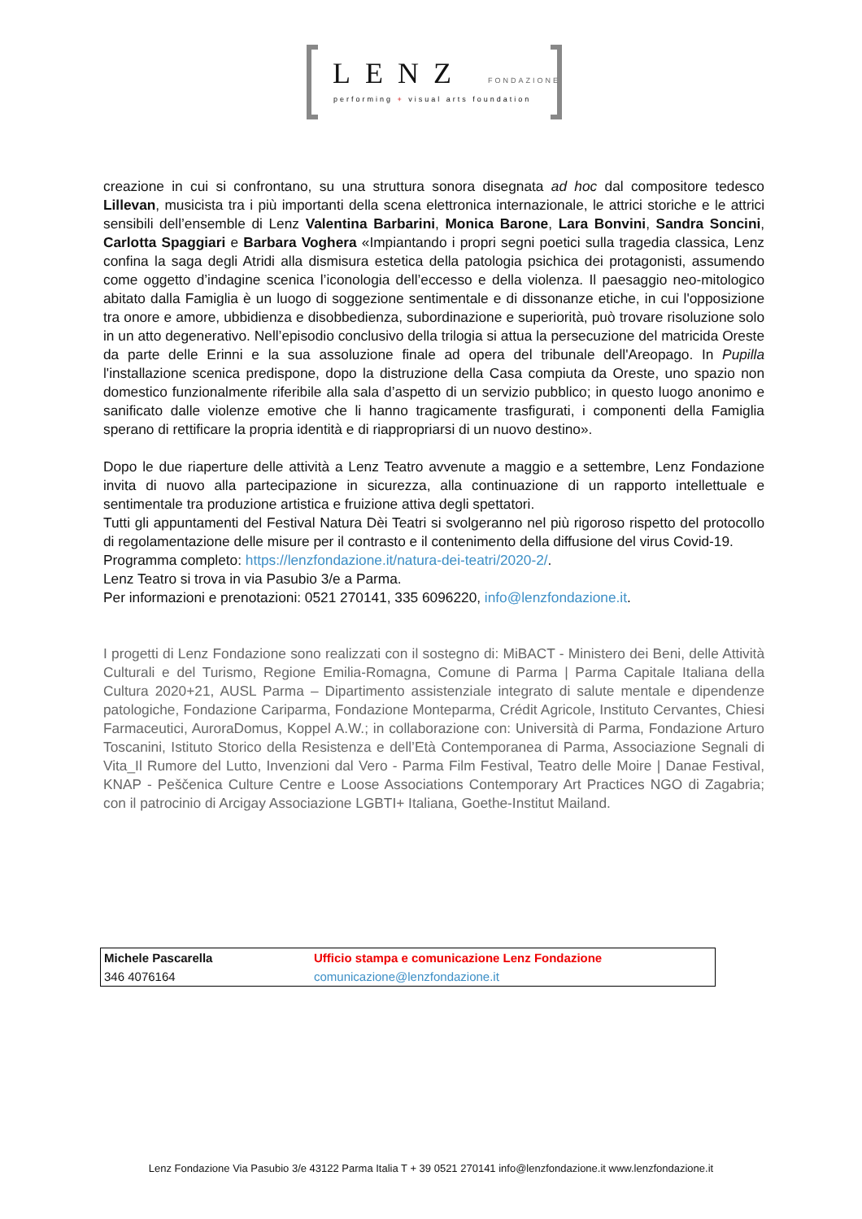LENZ FONDAZIONE
performing + visual arts foundation
creazione in cui si confrontano, su una struttura sonora disegnata ad hoc dal compositore tedesco Lillevan, musicista tra i più importanti della scena elettronica internazionale, le attrici storiche e le attrici sensibili dell’ensemble di Lenz Valentina Barbarini, Monica Barone, Lara Bonvini, Sandra Soncini, Carlotta Spaggiari e Barbara Voghera «Impiantando i propri segni poetici sulla tragedia classica, Lenz confina la saga degli Atridi alla dismisura estetica della patologia psichica dei protagonisti, assumendo come oggetto d’indagine scenica l’iconologia dell’eccesso e della violenza. Il paesaggio neo-mitologico abitato dalla Famiglia è un luogo di soggezione sentimentale e di dissonanze etiche, in cui l'opposizione tra onore e amore, ubbidienza e disobbedienza, subordinazione e superiorità, può trovare risoluzione solo in un atto degenerativo. Nell’episodio conclusivo della trilogia si attua la persecuzione del matricida Oreste da parte delle Erinni e la sua assoluzione finale ad opera del tribunale dell'Areopago. In Pupilla l'installazione scenica predispone, dopo la distruzione della Casa compiuta da Oreste, uno spazio non domestico funzionalmente riferibile alla sala d’aspetto di un servizio pubblico; in questo luogo anonimo e sanificato dalle violenze emotive che li hanno tragicamente trasfigurati, i componenti della Famiglia sperano di rettificare la propria identità e di riappropriarsi di un nuovo destino».
Dopo le due riaperture delle attività a Lenz Teatro avvenute a maggio e a settembre, Lenz Fondazione invita di nuovo alla partecipazione in sicurezza, alla continuazione di un rapporto intellettuale e sentimentale tra produzione artistica e fruizione attiva degli spettatori.
Tutti gli appuntamenti del Festival Natura Dèi Teatri si svolgeranno nel più rigoroso rispetto del protocollo di regolamentazione delle misure per il contrasto e il contenimento della diffusione del virus Covid-19.
Programma completo: https://lenzfondazione.it/natura-dei-teatri/2020-2/.
Lenz Teatro si trova in via Pasubio 3/e a Parma.
Per informazioni e prenotazioni: 0521 270141, 335 6096220, info@lenzfondazione.it.
I progetti di Lenz Fondazione sono realizzati con il sostegno di: MiBACT - Ministero dei Beni, delle Attività Culturali e del Turismo, Regione Emilia-Romagna, Comune di Parma | Parma Capitale Italiana della Cultura 2020+21, AUSL Parma – Dipartimento assistenziale integrato di salute mentale e dipendenze patologiche, Fondazione Cariparma, Fondazione Monteparma, Crédit Agricole, Instituto Cervantes, Chiesi Farmaceutici, AuroraDomus, Koppel A.W.; in collaborazione con: Università di Parma, Fondazione Arturo Toscanini, Istituto Storico della Resistenza e dell’Età Contemporanea di Parma, Associazione Segnali di Vita_Il Rumore del Lutto, Invenzioni dal Vero - Parma Film Festival, Teatro delle Moire | Danae Festival, KNAP - Peščenica Culture Centre e Loose Associations Contemporary Art Practices NGO di Zagabria; con il patrocinio di Arcigay Associazione LGBTI+ Italiana, Goethe-Institut Mailand.
| Michele Pascarella | Ufficio stampa e comunicazione Lenz Fondazione |
| 346 4076164 | comunicazione@lenzfondazione.it |
Lenz Fondazione Via Pasubio 3/e 43122 Parma Italia T + 39 0521 270141 info@lenzfondazione.it www.lenzfondazione.it